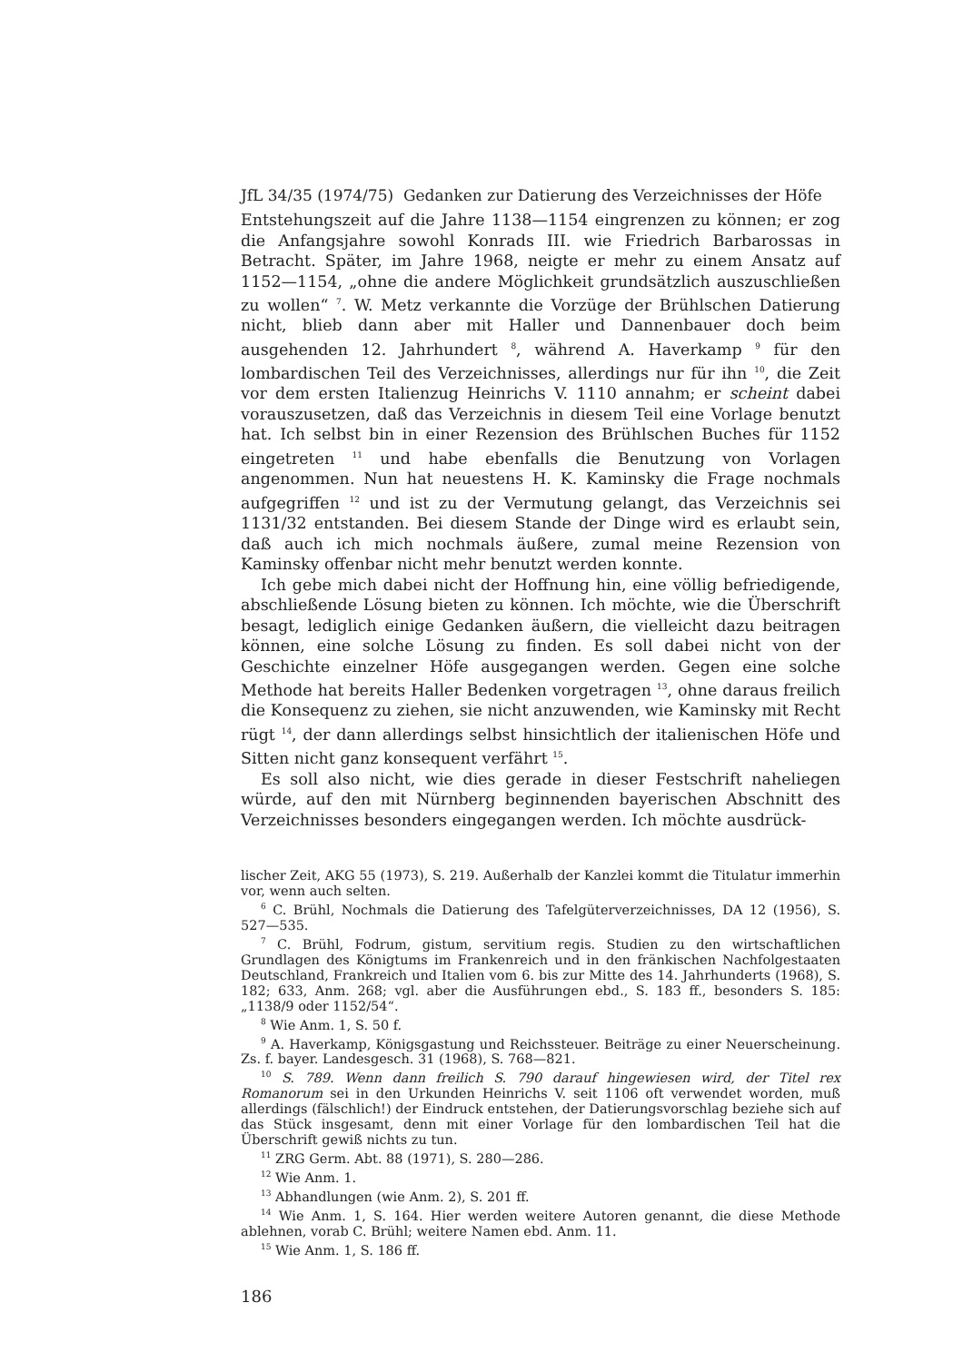JfL 34/35 (1974/75) Gedanken zur Datierung des Verzeichnisses der Höfe
Entstehungszeit auf die Jahre 1138—1154 eingrenzen zu können; er zog die Anfangsjahre sowohl Konrads III. wie Friedrich Barbarossas in Betracht. Später, im Jahre 1968, neigte er mehr zu einem Ansatz auf 1152—1154, „ohne die andere Möglichkeit grundsätzlich auszuschließen zu wollen“ <sup>7</sup>. W. Metz verkannte die Vorzüge der Brühlschen Datierung nicht, blieb dann aber mit Haller und Dannenbauer doch beim ausgehenden 12. Jahrhundert <sup>8</sup>, während A. Haverkamp <sup>9</sup> für den lombardischen Teil des Verzeichnisses, allerdings nur für ihn <sup>10</sup>, die Zeit vor dem ersten Italienzug Heinrichs V. 1110 annahm; er scheint dabei vorauszusetzen, daß das Verzeichnis in diesem Teil eine Vorlage benutzt hat. Ich selbst bin in einer Rezension des Brühlschen Buches für 1152 eingetreten <sup>11</sup> und habe ebenfalls die Benutzung von Vorlagen angenommen. Nun hat neuestens H. K. Kaminsky die Frage nochmals aufgegriffen <sup>12</sup> und ist zu der Vermutung gelangt, das Verzeichnis sei 1131/32 entstanden. Bei diesem Stande der Dinge wird es erlaubt sein, daß auch ich mich nochmals äußere, zumal meine Rezension von Kaminsky offenbar nicht mehr benutzt werden konnte.
Ich gebe mich dabei nicht der Hoffnung hin, eine völlig befriedigende, abschließende Lösung bieten zu können. Ich möchte, wie die Überschrift besagt, lediglich einige Gedanken äußern, die vielleicht dazu beitragen können, eine solche Lösung zu finden. Es soll dabei nicht von der Geschichte einzelner Höfe ausgegangen werden. Gegen eine solche Methode hat bereits Haller Bedenken vorgetragen <sup>13</sup>, ohne daraus freilich die Konsequenz zu ziehen, sie nicht anzuwenden, wie Kaminsky mit Recht rügt <sup>14</sup>, der dann allerdings selbst hinsichtlich der italienischen Höfe und Sitten nicht ganz konsequent verfährt <sup>15</sup>.
Es soll also nicht, wie dies gerade in dieser Festschrift naheliegen würde, auf den mit Nürnberg beginnenden bayerischen Abschnitt des Verzeichnisses besonders eingegangen werden. Ich möchte ausdrück-
lischer Zeit, AKG 55 (1973), S. 219. Außerhalb der Kanzlei kommt die Titulatur immerhin vor, wenn auch selten.
<sup>6</sup> C. Brühl, Nochmals die Datierung des Tafelgüterverzeichnisses, DA 12 (1956), S. 527—535.
<sup>7</sup> C. Brühl, Fodrum, gistum, servitium regis. Studien zu den wirtschaftlichen Grundlagen des Königtums im Frankenreich und in den fränkischen Nachfolgestaaten Deutschland, Frankreich und Italien vom 6. bis zur Mitte des 14. Jahrhunderts (1968), S. 182; 633, Anm. 268; vgl. aber die Ausführungen ebd., S. 183 ff., besonders S. 185: „1138/9 oder 1152/54“.
<sup>8</sup> Wie Anm. 1, S. 50 f.
<sup>9</sup> A. Haverkamp, Königsgastung und Reichssteuer. Beiträge zu einer Neuerscheinung. Zs. f. bayer. Landesgesch. 31 (1968), S. 768—821.
<sup>10</sup> S. 789. Wenn dann freilich S. 790 darauf hingewiesen wird, der Titel rex Romanorum sei in den Urkunden Heinrichs V. seit 1106 oft verwendet worden, muß allerdings (fälschlich!) der Eindruck entstehen, der Datierungsvorschlag beziehe sich auf das Stück insgesamt, denn mit einer Vorlage für den lombardischen Teil hat die Überschrift gewiß nichts zu tun.
<sup>11</sup> ZRG Germ. Abt. 88 (1971), S. 280—286.
<sup>12</sup> Wie Anm. 1.
<sup>13</sup> Abhandlungen (wie Anm. 2), S. 201 ff.
<sup>14</sup> Wie Anm. 1, S. 164. Hier werden weitere Autoren genannt, die diese Methode ablehnen, vorab C. Brühl; weitere Namen ebd. Anm. 11.
<sup>15</sup> Wie Anm. 1, S. 186 ff.
186